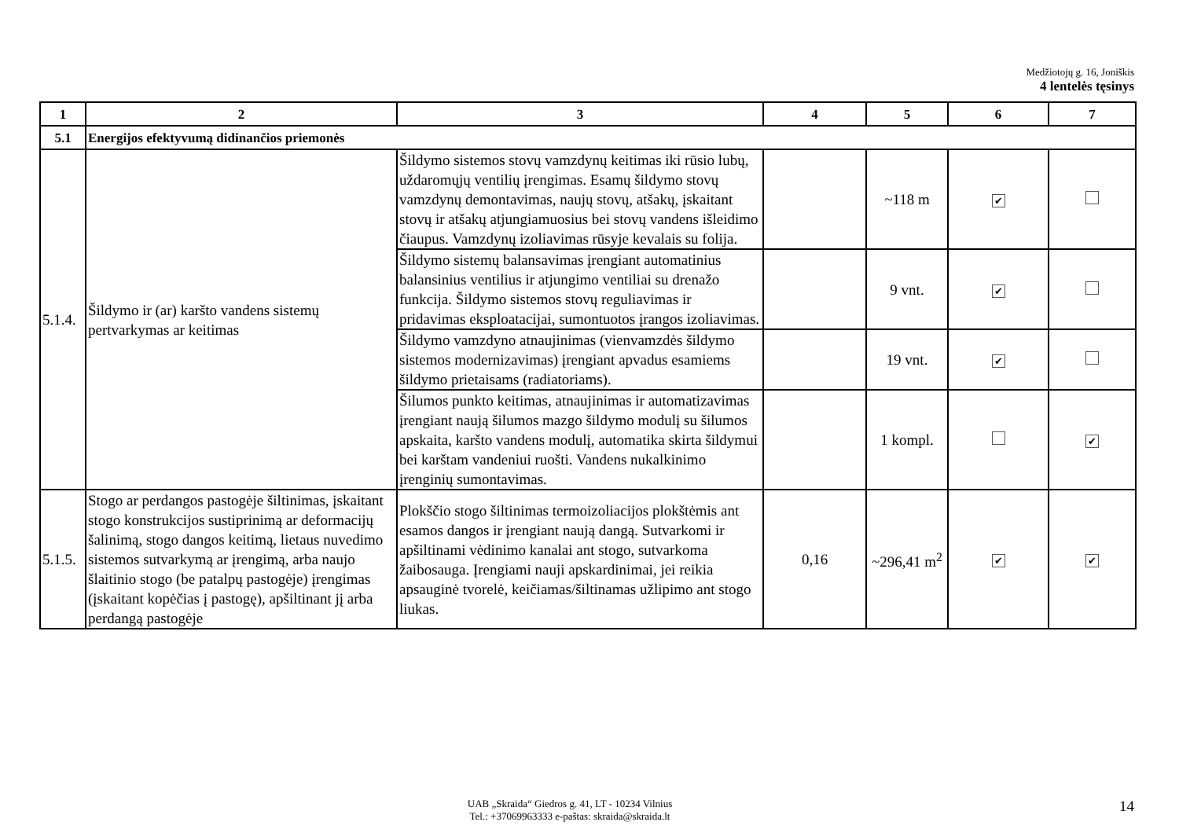Medžiotojų g. 16, Joniškis
4 lentelės tęsinys
| 1 | 2 | 3 | 4 | 5 | 6 | 7 |
| --- | --- | --- | --- | --- | --- | --- |
| 5.1 | Energijos efektyvumą didinančios priemonės | | | | | |
| 5.1.4. | Šildymo ir (ar) karšto vandens sistemų pertvarkymas ar keitimas | Šildymo sistemos stovų vamzdynų keitimas iki rūsio lubų, uždaromųjų ventilių įrengimas. Esamų šildymo stovų vamzdynų demontavimas, naujų stovų, atšakų, įskaitant stovų ir atšakų atjungiamuosius bei stovų vandens išleidimo čiaupus. Vamzdynų izoliavimas rūsyje kevalais su folija. | | ~118 m | ✔ | |
| | | Šildymo sistemų balansavimas įrengiant automatinius balansinius ventilius ir atjungimo ventiliai su drenažo funkcija. Šildymo sistemos stovų reguliavimas ir pridavimas eksploatacijai, sumontuotos įrangos izoliavimas. | | 9 vnt. | ✔ | |
| | | Šildymo vamzdyno atnaujinimas (vienvamzdės šildymo sistemos modernizavimas) įrengiant apvadus esamiems šildymo prietaisams (radiatoriams). | | 19 vnt. | ✔ | |
| | | Šilumos punkto keitimas, atnaujinimas ir automatizavimas įrengiant naują šilumos mazgo šildymo modulį su šilumos apskaita, karšto vandens modulį, automatika skirta šildymui bei karštam vandeniui ruošti. Vandens nukalkinimo įrenginių sumontavimas. | | 1 kompl. | | ✔ |
| 5.1.5. | Stogo ar perdangos pastogėje šiltinimas, įskaitant stogo konstrukcijos sustiprinimą ar deformacijų šalinimą, stogo dangos keitimą, lietaus nuvedimo sistemos sutvarkymą ar įrengimą, arba naujo šlaitinio stogo (be patalpų pastogėje) įrengimas (įskaitant kopėčias į pastogę), apšiltinant jį arba perdangą pastogėje | Plokščio stogo šiltinimas termoizoliacijos plokštėmis ant esamos dangos ir įrengiant naują dangą. Sutvarkomi ir apšiltinami vėdinimo kanalai ant stogo, sutvarkoma žaibosauga. Įrengiami nauji apskardinimai, jei reikia apsauginė tvorelė, keičiamas/šiltinamas užlipimo ant stogo liukas. | 0,16 | ~296,41 m<sup>2</sup> | ✔ | ✔ |
UAB „Skraida“ Giedros g. 41, LT - 10234 Vilnius
Tel.: +37069963333 e-paštas: skraida@skraida.lt
14